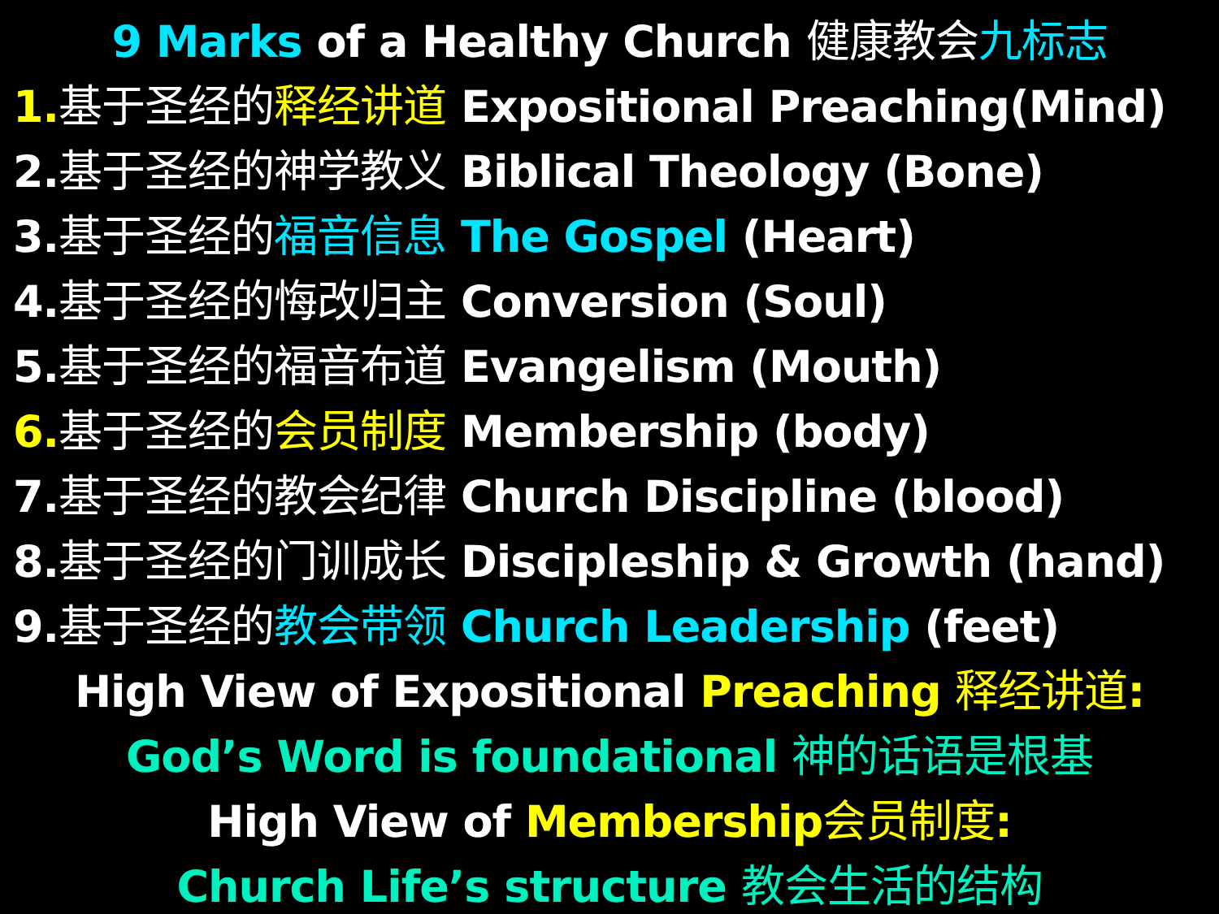9 Marks of a Healthy Church 健康教会 九标志
1. 基于圣经的 释经讲道 Expositional Preaching(Mind)
2.基于圣经的神学教义 Biblical Theology (Bone)
3.基于圣经的 福音信息 The Gospel (Heart)
4.基于圣经的悔改归主 Conversion (Soul)
5.基于圣经的福音布道 Evangelism (Mouth)
6. 基于圣经的 会员制度 Membership (body)
7.基于圣经的教会纪律 Church Discipline (blood)
8.基于圣经的门训成长 Discipleship & Growth (hand)
9.基于圣经的 教会带领 Church Leadership (feet)
High View of Expositional Preaching 释经讲道:
God’s Word is foundational 神的话语是根基
High View of Membership会员制度:
Church Life’s structure 教会生活的结构